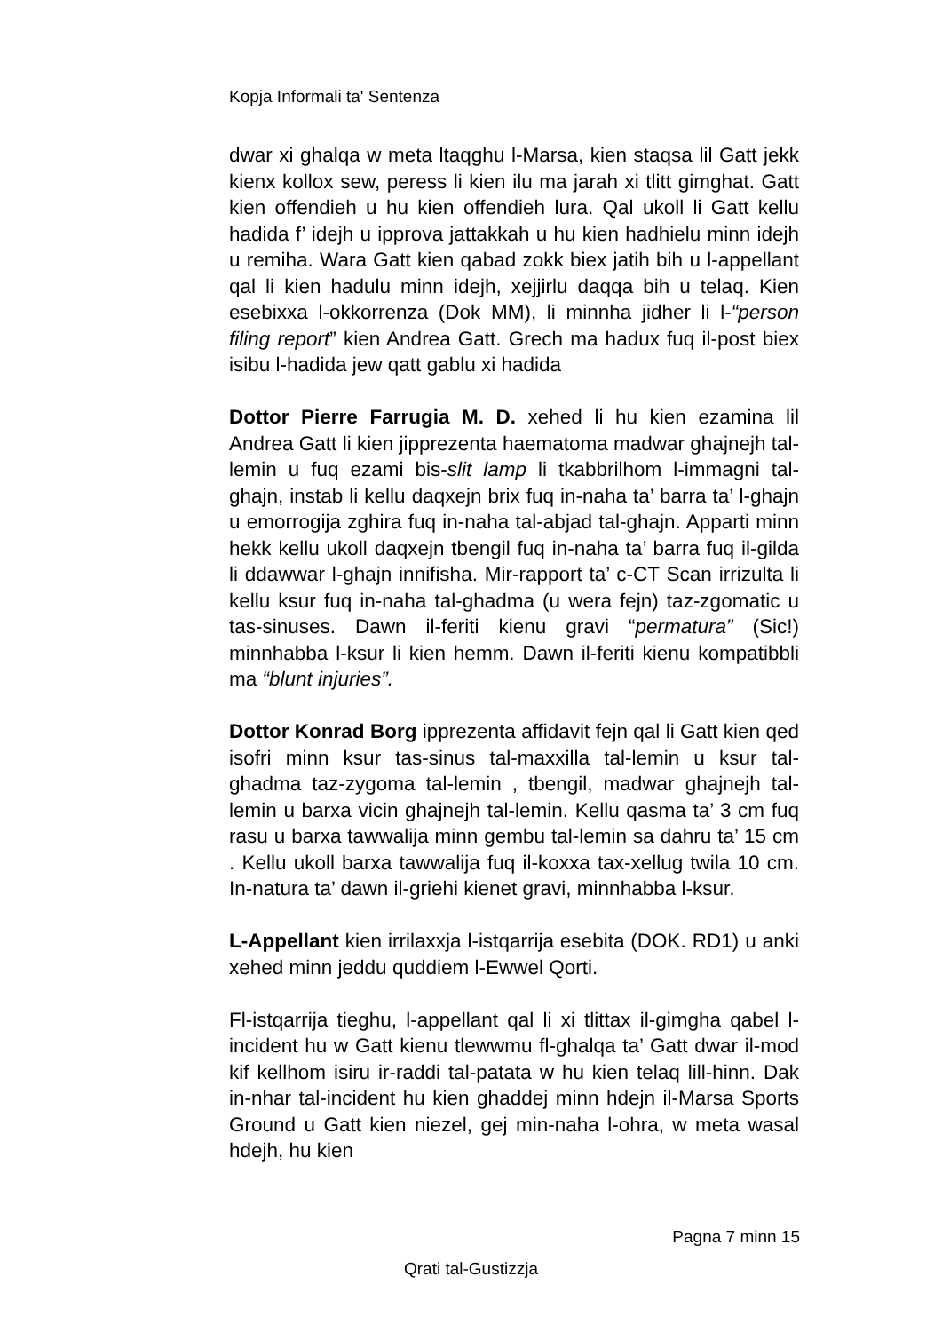Kopja Informali ta' Sentenza
dwar xi ghalqa w meta ltaqghu l-Marsa, kien staqsa lil Gatt jekk kienx kollox sew, peress li kien ilu ma jarah xi tlitt gimghat. Gatt kien offendieh u hu kien offendieh lura. Qal ukoll li Gatt kellu hadida f’ idejh u ipprova jattakkah u hu kien hadhielu minn idejh u remiha. Wara Gatt kien qabad zokk biex jatih bih u l-appellant qal li kien hadulu minn idejh, xejjirlu daqqa bih u telaq. Kien esebixxa l-okkorrenza (Dok MM), li minnha jidher li l-“person filing report” kien Andrea Gatt. Grech ma hadux fuq il-post biex isibu l-hadida jew qatt gablu xi hadida
Dottor Pierre Farrugia M. D. xehed li hu kien ezamina lil Andrea Gatt li kien jipprezenta haematoma madwar ghajnejh tal-lemin u fuq ezami bis-slit lamp li tkabbrilhom l-immagni tal-ghajn, instab li kellu daqxejn brix fuq in-naha ta’ barra ta’ l-ghajn u emorrogija zghira fuq in-naha tal-abjad tal-ghajn. Apparti minn hekk kellu ukoll daqxejn tbengil fuq in-naha ta’ barra fuq il-gilda li ddawwar l-ghajn innifisha. Mir-rapport ta’ c-CT Scan irrizulta li kellu ksur fuq in-naha tal-ghadma (u wera fejn) taz-zgomatic u tas-sinuses. Dawn il-feriti kienu gravi “permatura” (Sic!) minnhabba l-ksur li kien hemm. Dawn il-feriti kienu kompatibbli ma “blunt injuries”.
Dottor Konrad Borg ipprezenta affidavit fejn qal li Gatt kien qed isofri minn ksur tas-sinus tal-maxxilla tal-lemin u ksur tal-ghadma taz-zygoma tal-lemin , tbengil, madwar ghajnejh tal-lemin u barxa vicin ghajnejh tal-lemin. Kellu qasma ta’ 3 cm fuq rasu u barxa tawwalija minn gembu tal-lemin sa dahru ta’ 15 cm . Kellu ukoll barxa tawwalija fuq il-koxxa tax-xellug twila 10 cm. In-natura ta’ dawn il-griehi kienet gravi, minnhabba l-ksur.
L-Appellant kien irrilaxxja l-istqarrija esebita (DOK. RD1) u anki xehed minn jeddu quddiem l-Ewwel Qorti.
Fl-istqarrija tieghu, l-appellant qal li xi tlittax il-gimgha qabel l-incident hu w Gatt kienu tlewwmu fl-ghalqa ta’ Gatt dwar il-mod kif kellhom isiru ir-raddi tal-patata w hu kien telaq lill-hinn. Dak in-nhar tal-incident hu kien ghaddej minn hdejn il-Marsa Sports Ground u Gatt kien niezel, gej min-naha l-ohra, w meta wasal hdejh, hu kien
Pagna 7 minn 15
Qrati tal-Gustizzja